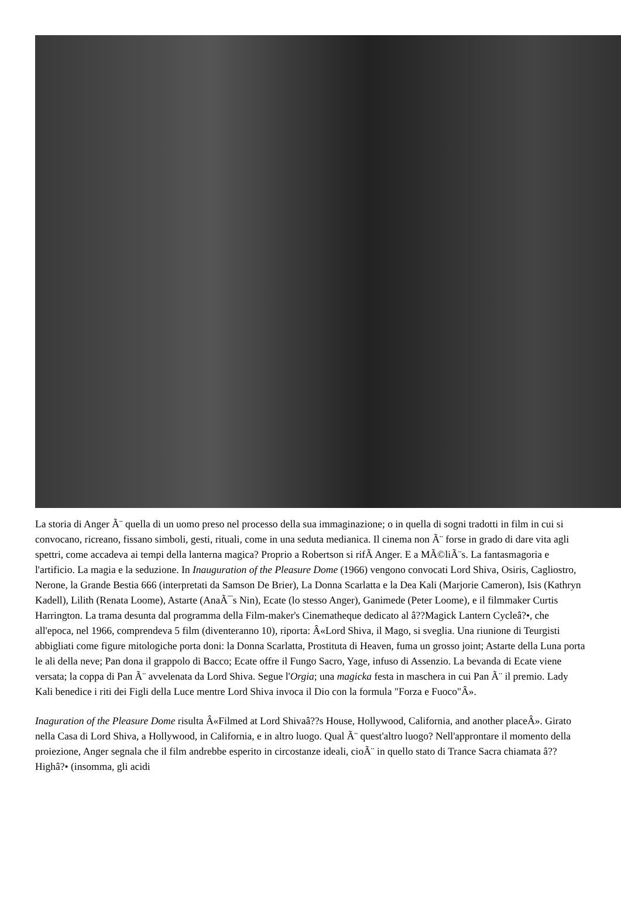La storia di Anger Ã¨ quella di un uomo preso nel processo della sua immaginazione; o in quella di sogni tradotti in film in cui si convocano, ricreano, fissano simboli, gesti, rituali, come in una seduta medianica. Il cinema non Ã¨ forse in grado di dare vita agli spettri, come accadeva ai tempi della lanterna magica? Proprio a Robertson si rifÃ Anger. E a MÃ©liÃ¨s. La fantasmagoria e l'artificio. La magia e la seduzione. In Inauguration of the Pleasure Dome (1966) vengono convocati Lord Shiva, Osiris, Cagliostro, Nerone, la Grande Bestia 666 (interpretati da Samson De Brier), La Donna Scarlatta e la Dea Kali (Marjorie Cameron), Isis (Kathryn Kadell), Lilith (Renata Loome), Astarte (AnaÃ¯s Nin), Ecate (lo stesso Anger), Ganimede (Peter Loome), e il filmmaker Curtis Harrington. La trama desunta dal programma della Film-maker's Cinematheque dedicato al â??Magick Lantern Cycleâ?•, che all'epoca, nel 1966, comprendeva 5 film (diventeranno 10), riporta: Â«Lord Shiva, il Mago, si sveglia. Una riunione di Teurgisti abbigliati come figure mitologiche porta doni: la Donna Scarlatta, Prostituta di Heaven, fuma un grosso joint; Astarte della Luna porta le ali della neve; Pan dona il grappolo di Bacco; Ecate offre il Fungo Sacro, Yage, infuso di Assenzio. La bevanda di Ecate viene versata; la coppa di Pan Ã¨ avvelenata da Lord Shiva. Segue l'Orgia; una magicka festa in maschera in cui Pan Ã¨ il premio. Lady Kali benedice i riti dei Figli della Luce mentre Lord Shiva invoca il Dio con la formula "Forza e Fuoco"Â».
Inaguration of the Pleasure Dome risulta Â«Filmed at Lord Shivaâ??s House, Hollywood, California, and another placeÂ». Girato nella Casa di Lord Shiva, a Hollywood, in California, e in altro luogo. Qual Ã¨ quest'altro luogo? Nell'approntare il momento della proiezione, Anger segnala che il film andrebbe esperito in circostanze ideali, cioÃ¨ in quello stato di Trance Sacra chiamata â??Highâ?• (insomma, gli acidi